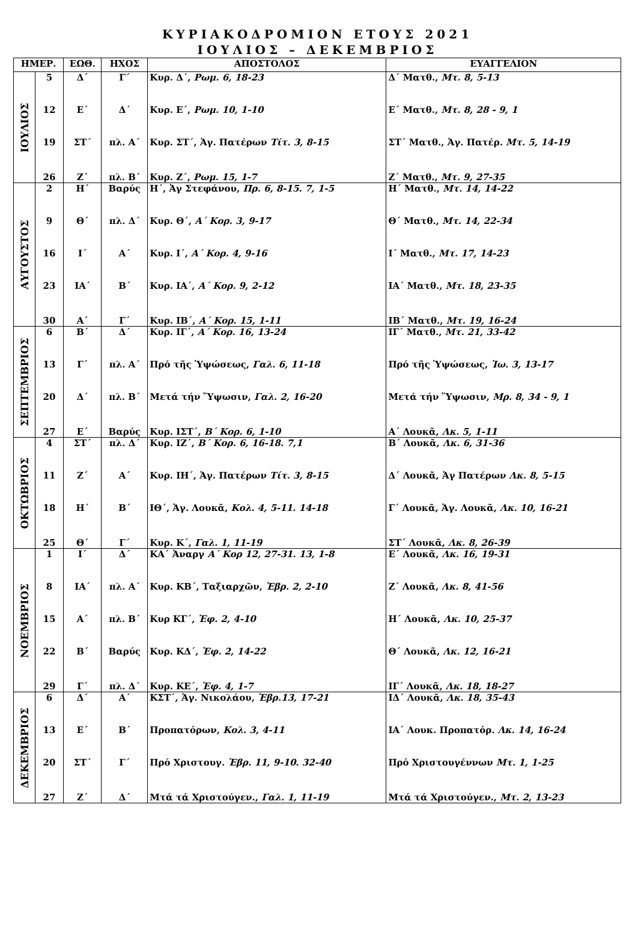ΚΥΡΙΑΚΟΔΡΟΜΙΟΝ ΕΤΟΥΣ 2021
ΙΟΥΛΙΟΣ – ΔΕΚΕΜΒΡΙΟΣ
| ΗΜΕΡ. | | ΕΩΘ. | ΗΧΟΣ | ΑΠΟΣΤΟΛΟΣ | ΕΥΑΓΓΕΛΙΟΝ |
| --- | --- | --- | --- | --- | --- |
| ΙΟΥΛΙΟΣ | 5 | Δ΄ | Γ΄ | Κυρ. Δ΄, Ρωμ. 6, 18-23 | Δ΄ Ματθ., Μτ. 8, 5-13 |
| | 12 | Ε΄ | Δ΄ | Κυρ. Ε΄, Ρωμ. 10, 1-10 | Ε΄ Ματθ., Μτ. 8, 28 - 9, 1 |
| | 19 | ΣΤ΄ | πλ. Α΄ | Κυρ. ΣΤ΄, Ἁγ. Πατέρων Τίτ. 3, 8-15 | ΣΤ΄ Ματθ., Ἁγ. Πατέρ. Μτ. 5, 14-19 |
| | 26 | Ζ΄ | πλ. Β΄ | Κυρ. Ζ΄, Ρωμ. 15, 1-7 | Ζ΄ Ματθ., Μτ. 9, 27-35 |
| ΑΥΓΟΥΣΤΟΣ | 2 | Η΄ | Βαρύς | Η΄, Ἁγ Στεφάνου, Πρ. 6, 8-15. 7, 1-5 | Η΄ Ματθ., Μτ. 14, 14-22 |
| | 9 | Θ΄ | πλ. Δ΄ | Κυρ. Θ΄, Α΄ Κορ. 3, 9-17 | Θ΄ Ματθ., Μτ. 14, 22-34 |
| | 16 | Ι΄ | Α΄ | Κυρ. Ι΄, Α΄ Κορ. 4, 9-16 | Ι΄ Ματθ., Μτ. 17, 14-23 |
| | 23 | ΙΑ΄ | Β΄ | Κυρ. ΙΑ΄, Α΄ Κορ. 9, 2-12 | ΙΑ΄ Ματθ., Μτ. 18, 23-35 |
| | 30 | Α΄ | Γ΄ | Κυρ. ΙΒ΄, Α΄ Κορ. 15, 1-11 | ΙΒ΄ Ματθ., Μτ. 19, 16-24 |
| ΣΕΠΤΕΜΒΡΙΟΣ | 6 | Β΄ | Δ΄ | Κυρ. ΙΓ΄, Α΄ Κορ. 16, 13-24 | ΙΓ΄ Ματθ., Μτ. 21, 33-42 |
| | 13 | Γ΄ | πλ. Α΄ | Πρό τῆς Ὑψώσεως, Γαλ. 6, 11-18 | Πρό τῆς Ὑψώσεως, Ἰω. 3, 13-17 |
| | 20 | Δ΄ | πλ. Β΄ | Μετά τήν Ὕψωσιν, Γαλ. 2, 16-20 | Μετά τήν Ὕψωσιν, Μρ. 8, 34 - 9, 1 |
| | 27 | Ε΄ | Βαρύς | Κυρ. ΙΣΤ΄, Β΄ Κορ. 6, 1-10 | Α΄ Λουκᾶ, Λκ. 5, 1-11 |
| ΟΚΤΩΒΡΙΟΣ | 4 | ΣΤ΄ | πλ. Δ΄ | Κυρ. ΙΖ΄, Β΄ Κορ. 6, 16-18. 7,1 | Β΄ Λουκᾶ, Λκ. 6, 31-36 |
| | 11 | Ζ΄ | Α΄ | Κυρ. ΙΗ΄, Ἁγ. Πατέρων Τίτ. 3, 8-15 | Δ΄ Λουκᾶ, Ἁγ Πατέρων Λκ. 8, 5-15 |
| | 18 | Η΄ | Β΄ | ΙΘ΄, Ἁγ. Λουκᾶ, Κολ. 4, 5-11. 14-18 | Γ΄ Λουκᾶ, Ἁγ. Λουκᾶ, Λκ. 10, 16-21 |
| | 25 | Θ΄ | Γ΄ | Κυρ. Κ΄, Γαλ. 1, 11-19 | ΣΤ΄ Λουκᾶ, Λκ. 8, 26-39 |
| ΝΟΕΜΒΡΙΟΣ | 1 | Ι΄ | Δ΄ | ΚΑ΄ Ἀναργ Α΄ Κορ 12, 27-31. 13, 1-8 | Ε΄ Λουκᾶ, Λκ. 16, 19-31 |
| | 8 | ΙΑ΄ | πλ. Α΄ | Κυρ. ΚΒ΄, Ταξιαρχῶν, Ἑβρ. 2, 2-10 | Ζ΄ Λουκᾶ, Λκ. 8, 41-56 |
| | 15 | Α΄ | πλ. Β΄ | Κυρ ΚΓ΄, Ἐφ. 2, 4-10 | Η΄ Λουκᾶ, Λκ. 10, 25-37 |
| | 22 | Β΄ | Βαρύς | Κυρ. ΚΔ΄, Ἐφ. 2, 14-22 | Θ΄ Λουκᾶ, Λκ. 12, 16-21 |
| | 29 | Γ΄ | πλ. Δ΄ | Κυρ. ΚΕ΄, Ἐφ. 4, 1-7 | ΙΓ΄ Λουκᾶ, Λκ. 18, 18-27 |
| ΔΕΚΕΜΒΡΙΟΣ | 6 | Δ΄ | Α΄ | ΚΣΤ΄, Ἁγ. Νικολάου, Ἑβρ.13, 17-21 | ΙΔ΄ Λουκᾶ, Λκ. 18, 35-43 |
| | 13 | Ε΄ | Β΄ | Προπατόρων, Κολ. 3, 4-11 | ΙΑ΄ Λουκ. Προπατόρ. Λκ. 14, 16-24 |
| | 20 | ΣΤ΄ | Γ΄ | Πρό Χριστουγ. Ἑβρ. 11, 9-10. 32-40 | Πρό Χριστουγέννων Μτ. 1, 1-25 |
| | 27 | Ζ΄ | Δ΄ | Μτά τά Χριστούγεν., Γαλ. 1, 11-19 | Μτά τά Χριστούγεν., Μτ. 2, 13-23 |